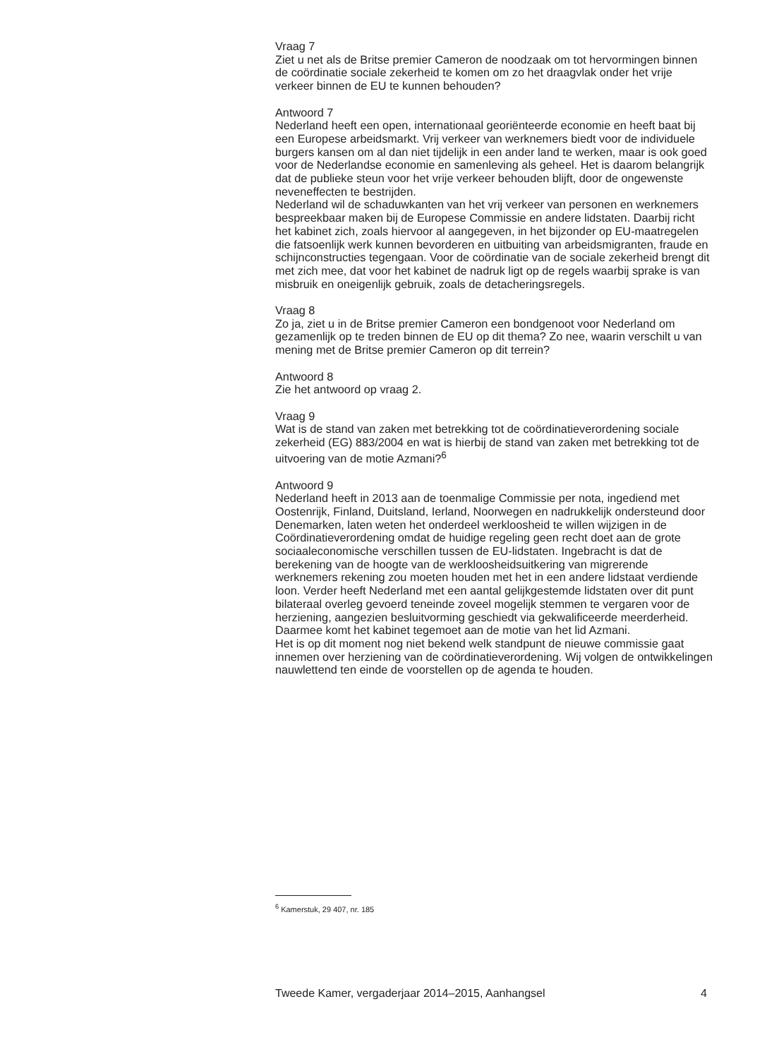Vraag 7
Ziet u net als de Britse premier Cameron de noodzaak om tot hervormingen binnen de coördinatie sociale zekerheid te komen om zo het draagvlak onder het vrije verkeer binnen de EU te kunnen behouden?
Antwoord 7
Nederland heeft een open, internationaal georiënteerde economie en heeft baat bij een Europese arbeidsmarkt. Vrij verkeer van werknemers biedt voor de individuele burgers kansen om al dan niet tijdelijk in een ander land te werken, maar is ook goed voor de Nederlandse economie en samenleving als geheel. Het is daarom belangrijk dat de publieke steun voor het vrije verkeer behouden blijft, door de ongewenste neveneffecten te bestrijden.
Nederland wil de schaduwkanten van het vrij verkeer van personen en werknemers bespreekbaar maken bij de Europese Commissie en andere lidstaten. Daarbij richt het kabinet zich, zoals hiervoor al aangegeven, in het bijzonder op EU-maatregelen die fatsoenlijk werk kunnen bevorderen en uitbuiting van arbeidsmigranten, fraude en schijnconstructies tegengaan. Voor de coördinatie van de sociale zekerheid brengt dit met zich mee, dat voor het kabinet de nadruk ligt op de regels waarbij sprake is van misbruik en oneigenlijk gebruik, zoals de detacheringsregels.
Vraag 8
Zo ja, ziet u in de Britse premier Cameron een bondgenoot voor Nederland om gezamenlijk op te treden binnen de EU op dit thema? Zo nee, waarin verschilt u van mening met de Britse premier Cameron op dit terrein?
Antwoord 8
Zie het antwoord op vraag 2.
Vraag 9
Wat is de stand van zaken met betrekking tot de coördinatieverordening sociale zekerheid (EG) 883/2004 en wat is hierbij de stand van zaken met betrekking tot de uitvoering van de motie Azmani?<sup>6</sup>
Antwoord 9
Nederland heeft in 2013 aan de toenmalige Commissie per nota, ingediend met Oostenrijk, Finland, Duitsland, Ierland, Noorwegen en nadrukkelijk ondersteund door Denemarken, laten weten het onderdeel werkloosheid te willen wijzigen in de Coördinatieverordening omdat de huidige regeling geen recht doet aan de grote sociaaleconomische verschillen tussen de EU-lidstaten. Ingebracht is dat de berekening van de hoogte van de werkloosheidsuitkering van migrerende werknemers rekening zou moeten houden met het in een andere lidstaat verdiende loon. Verder heeft Nederland met een aantal gelijkgestemde lidstaten over dit punt bilateraal overleg gevoerd teneinde zoveel mogelijk stemmen te vergaren voor de herziening, aangezien besluitvorming geschiedt via gekwalificeerde meerderheid. Daarmee komt het kabinet tegemoet aan de motie van het lid Azmani.
Het is op dit moment nog niet bekend welk standpunt de nieuwe commissie gaat innemen over herziening van de coördinatieverordening. Wij volgen de ontwikkelingen nauwlettend ten einde de voorstellen op de agenda te houden.
<sup>6</sup> Kamerstuk, 29 407, nr. 185
Tweede Kamer, vergaderjaar 2014–2015, Aanhangsel 4